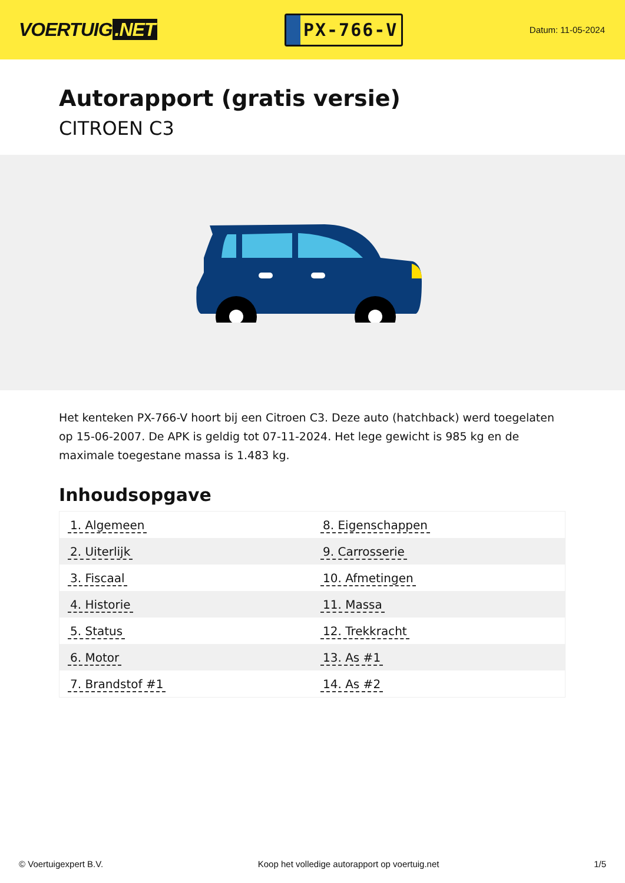VOERTUIG.NET
PX-766-V
Datum: 11-05-2024
Autorapport (gratis versie)
CITROEN C3
Het kenteken PX-766-V hoort bij een Citroen C3. Deze auto (hatchback) werd toegelaten op 15-06-2007. De APK is geldig tot 07-11-2024. Het lege gewicht is 985 kg en de maximale toegestane massa is 1.483 kg.
Inhoudsopgave
| 1. Algemeen | 8. Eigenschappen |
| 2. Uiterlijk | 9. Carrosserie |
| 3. Fiscaal | 10. Afmetingen |
| 4. Historie | 11. Massa |
| 5. Status | 12. Trekkracht |
| 6. Motor | 13. As #1 |
| 7. Brandstof #1 | 14. As #2 |
© Voertuigexpert B.V. Koop het volledige autorapport op voertuig.net 1/5